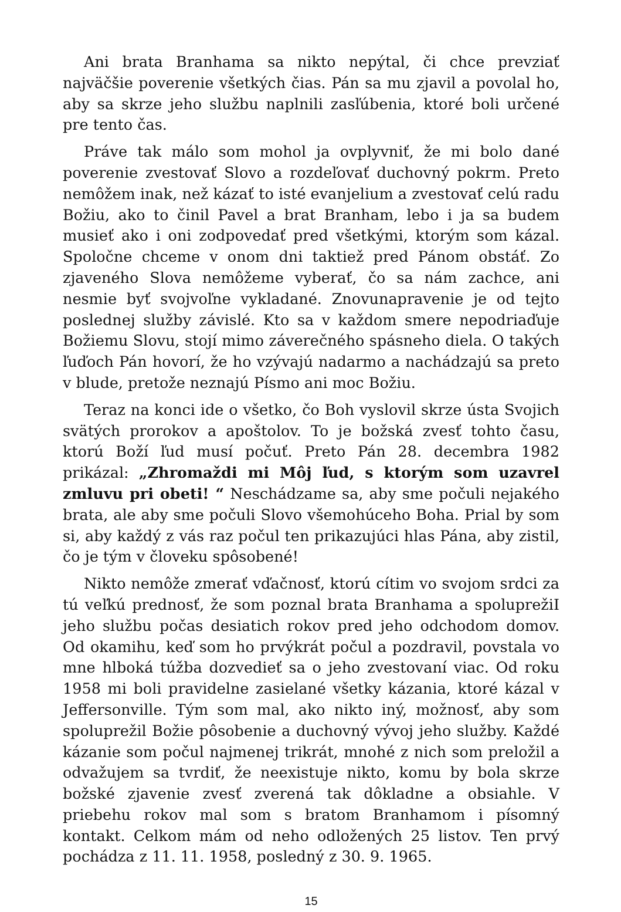Ani brata Branhama sa nikto nepýtal, či chce prevziať najväčšie poverenie všetkých čias. Pán sa mu zjavil a povolal ho, aby sa skrze jeho službu naplnili zasľúbenia, ktoré boli určené pre tento čas.
Práve tak málo som mohol ja ovplyvniť, že mi bolo dané poverenie zvestovať Slovo a rozdeľovať duchovný pokrm. Preto nemôžem inak, než kázať to isté evanjelium a zvestovať celú radu Božiu, ako to činil Pavel a brat Branham, lebo i ja sa budem musieť ako i oni zodpovedať pred všetkými, ktorým som kázal. Spoločne chceme v onom dni taktiež pred Pánom obstáť. Zo zjaveného Slova nemôžeme vyberať, čo sa nám zachce, ani nesmie byť svojvoľne vykladané. Znovunapravenie je od tejto poslednej služby závislé. Kto sa v každom smere nepodriaďuje Božiemu Slovu, stojí mimo záverečného spásneho diela. O takých ľuďoch Pán hovorí, že ho vzývajú nadarmo a nachádzajú sa preto v blude, pretože neznajú Písmo ani moc Božiu.
Teraz na konci ide o všetko, čo Boh vyslovil skrze ústa Svojich svätých prorokov a apoštolov. To je božská zvesť tohto času, ktorú Boží ľud musí počuť. Preto Pán 28. decembra 1982 prikázal: „Zhromaždi mi Môj ľud, s ktorým som uzavrel zmluvu pri obeti! “ Neschádzame sa, aby sme počuli nejakého brata, ale aby sme počuli Slovo všemohúceho Boha. Prial by som si, aby každý z vás raz počul ten prikazujúci hlas Pána, aby zistil, čo je tým v človeku spôsobené!
Nikto nemôže zmerať vďačnosť, ktorú cítim vo svojom srdci za tú veľkú prednosť, že som poznal brata Branhama a spoluprežiI jeho službu počas desiatich rokov pred jeho odchodom domov. Od okamihu, keď som ho prvýkrát počul a pozdravil, povstala vo mne hlboká túžba dozvedieť sa o jeho zvestovaní viac. Od roku 1958 mi boli pravidelne zasielané všetky kázania, ktoré kázal v Jeffersonville. Tým som mal, ako nikto iný, možnosť, aby som spoluprežil Božie pôsobenie a duchovný vývoj jeho služby. Každé kázanie som počul najmenej trikrát, mnohé z nich som preložil a odvažujem sa tvrdiť, že neexistuje nikto, komu by bola skrze božské zjavenie zvesť zverená tak dôkladne a obsiahle. V priebehu rokov mal som s bratom Branhamom i písomný kontakt. Celkom mám od neho odložených 25 listov. Ten prvý pochádza z 11. 11. 1958, posledný z 30. 9. 1965.
15